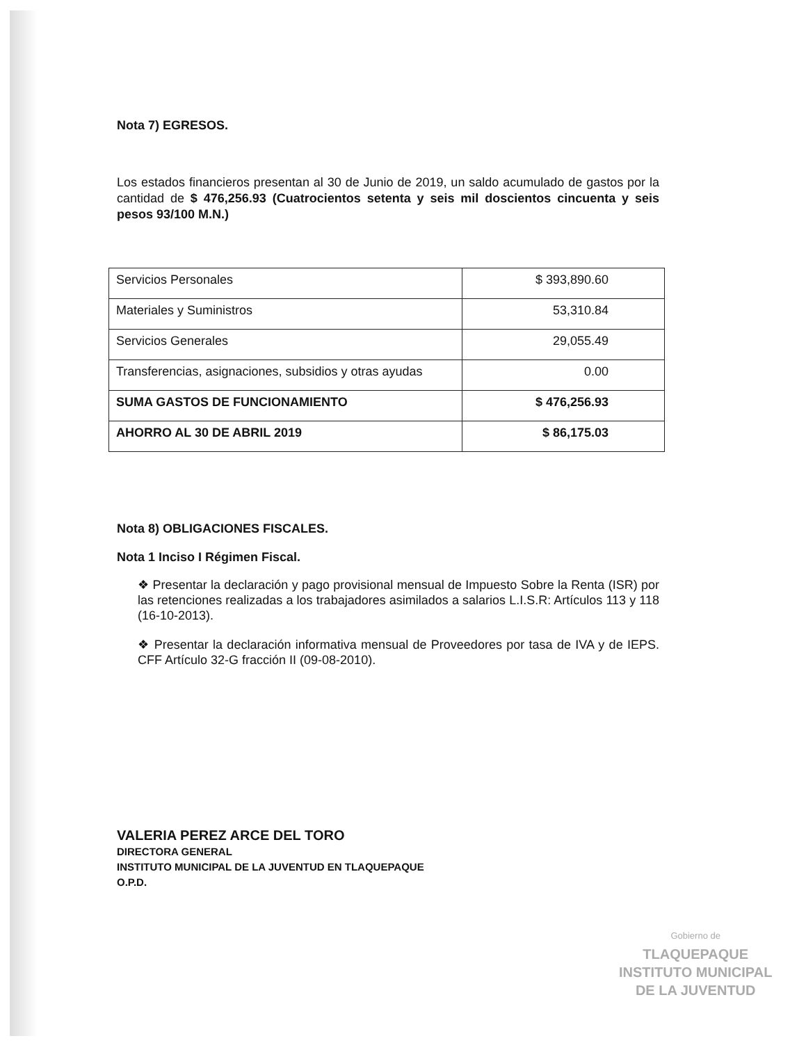Nota 7) EGRESOS.
Los estados financieros presentan al 30 de Junio de 2019, un saldo acumulado de gastos por la cantidad de $ 476,256.93 (Cuatrocientos setenta y seis mil doscientos cincuenta y seis pesos 93/100 M.N.)
| Servicios Personales | $ 393,890.60 |
| Materiales y Suministros | 53,310.84 |
| Servicios Generales | 29,055.49 |
| Transferencias, asignaciones, subsidios y otras ayudas | 0.00 |
| SUMA GASTOS DE FUNCIONAMIENTO | $ 476,256.93 |
| AHORRO AL 30 DE ABRIL 2019 | $ 86,175.03 |
Nota 8) OBLIGACIONES FISCALES.
Nota 1 Inciso I Régimen Fiscal.
❖ Presentar la declaración y pago provisional mensual de Impuesto Sobre la Renta (ISR) por las retenciones realizadas a los trabajadores asimilados a salarios L.I.S.R: Artículos 113 y 118 (16-10-2013).
❖ Presentar la declaración informativa mensual de Proveedores por tasa de IVA y de IEPS. CFF Artículo 32-G fracción II (09-08-2010).
VALERIA PEREZ ARCE DEL TORO
DIRECTORA GENERAL
INSTITUTO MUNICIPAL DE LA JUVENTUD EN TLAQUEPAQUE
O.P.D.
Gobierno de
TLAQUEPAQUE
INSTITUTO MUNICIPAL
DE LA JUVENTUD